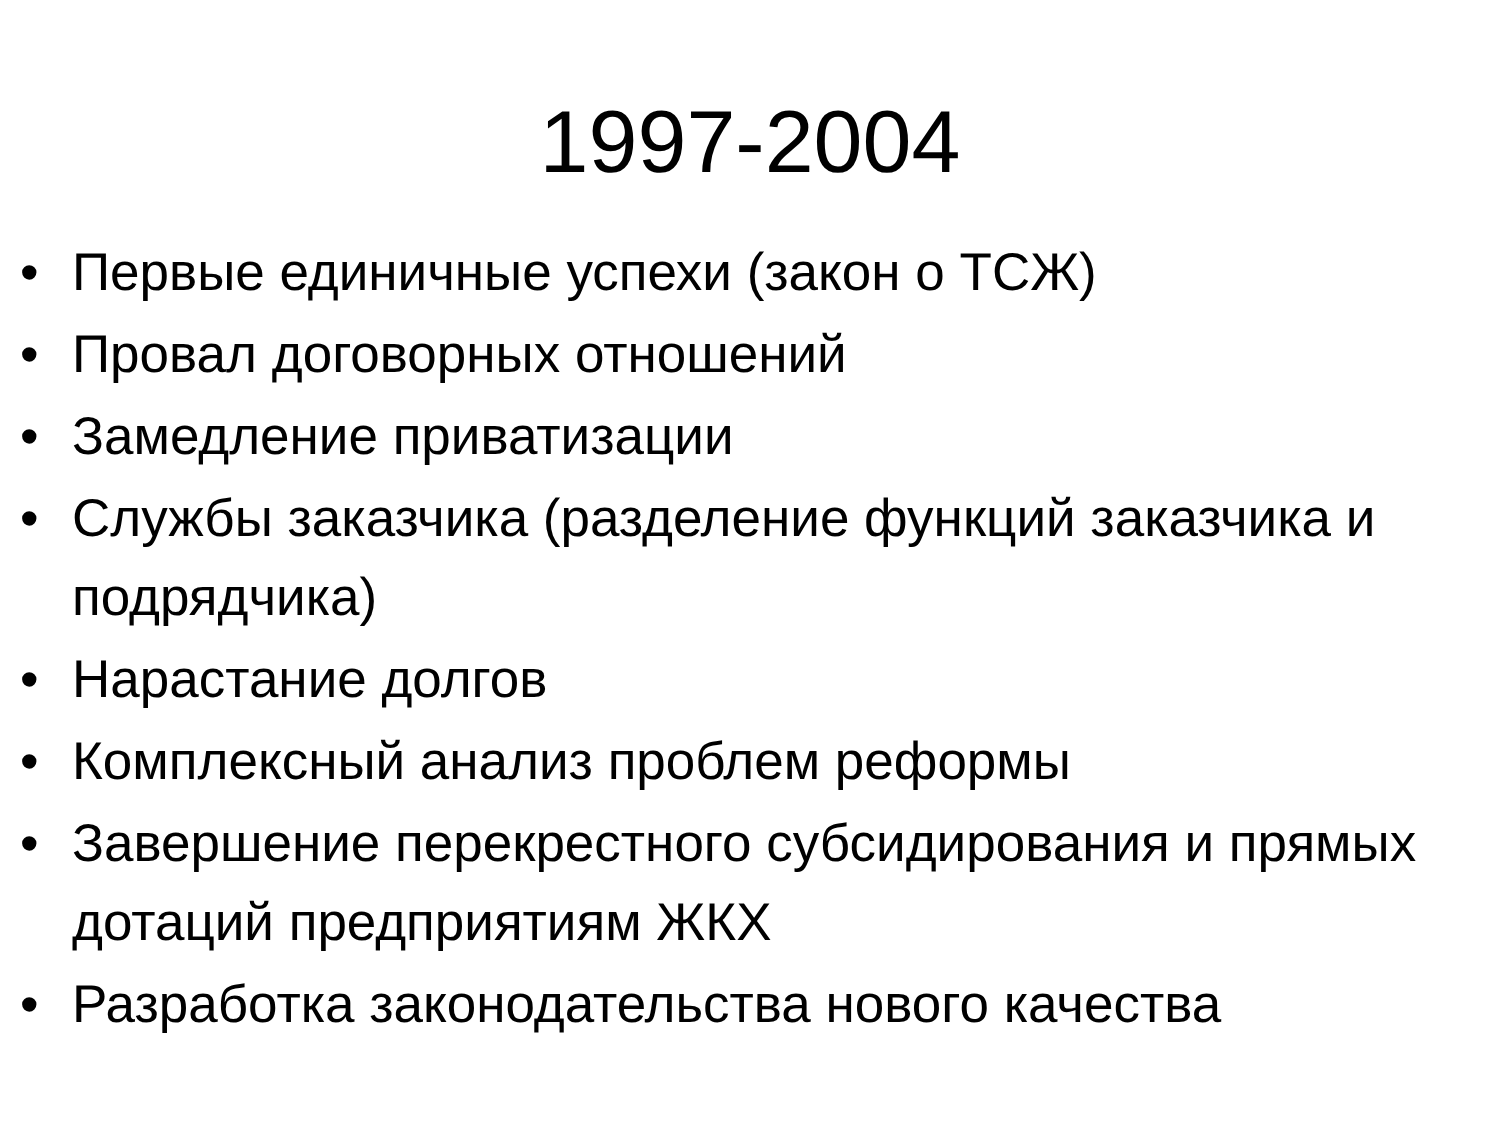1997-2004
• Первые единичные успехи (закон о ТСЖ)
• Провал договорных отношений
• Замедление приватизации
• Службы заказчика (разделение функций заказчика и подрядчика)
• Нарастание долгов
• Комплексный анализ проблем реформы
• Завершение перекрестного субсидирования и прямых дотаций предприятиям ЖКХ
• Разработка законодательства нового качества